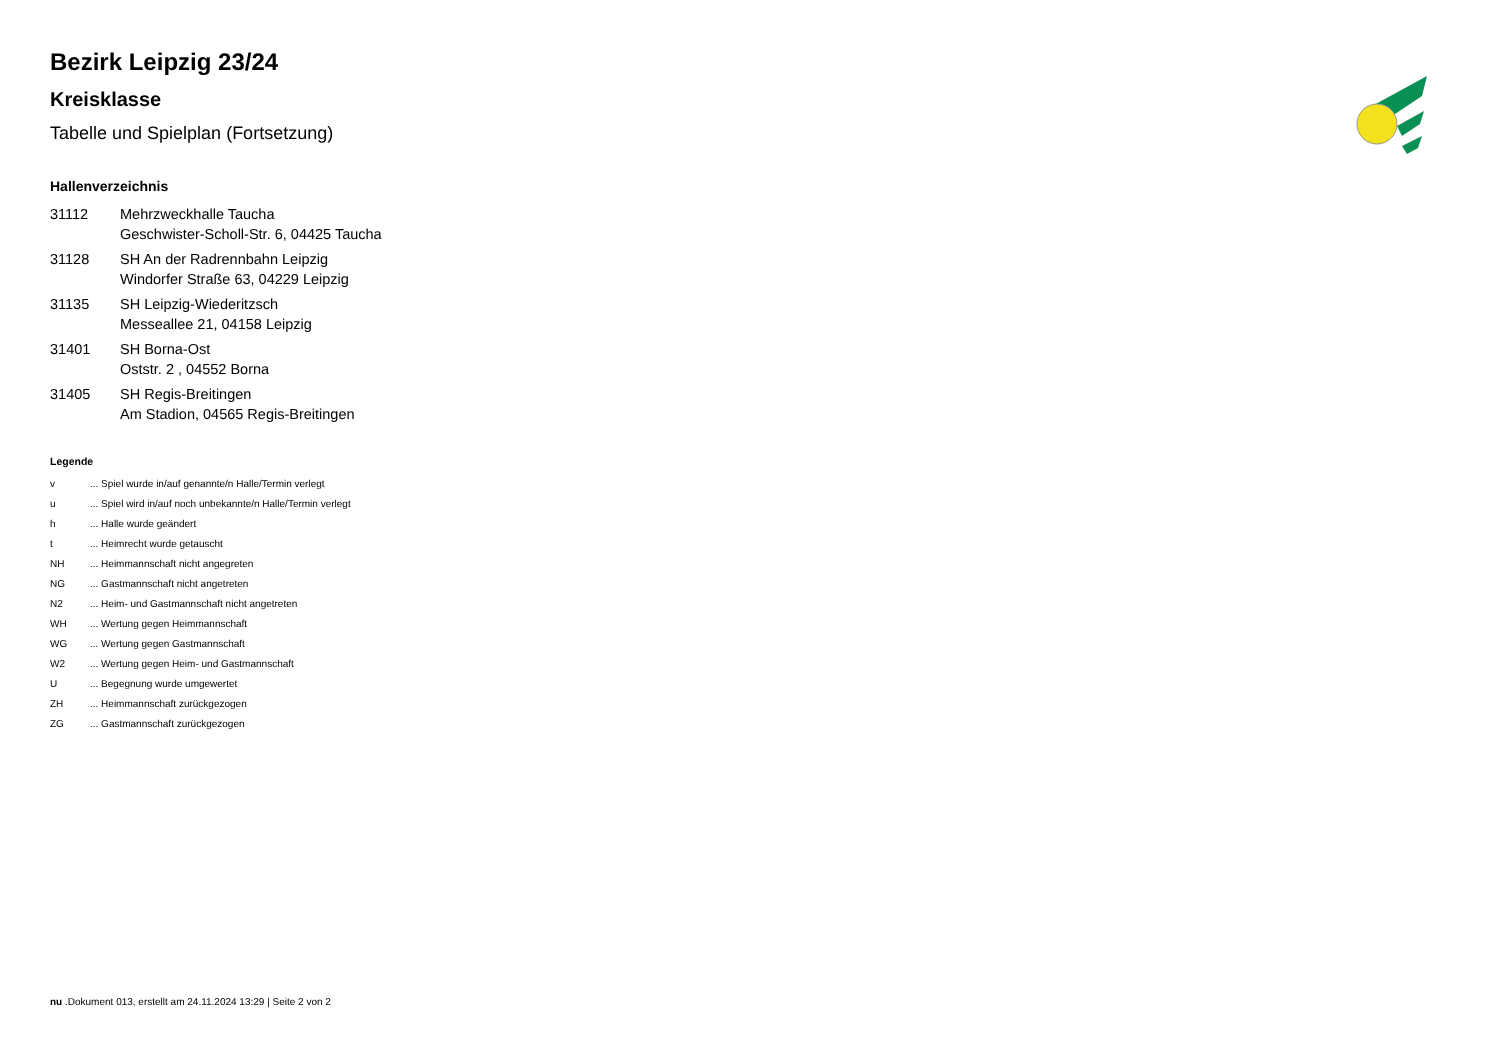Bezirk Leipzig 23/24
Kreisklasse
Tabelle und Spielplan (Fortsetzung)
Hallenverzeichnis
| 31112 | Mehrzweckhalle Taucha Geschwister-Scholl-Str. 6, 04425 Taucha |
| 31128 | SH An der Radrennbahn Leipzig Windorfer Straße 63, 04229 Leipzig |
| 31135 | SH Leipzig-Wiederitzsch Messeallee 21, 04158 Leipzig |
| 31401 | SH Borna-Ost Oststr. 2 , 04552 Borna |
| 31405 | SH Regis-Breitingen Am Stadion, 04565 Regis-Breitingen |
Legende
| v | ... Spiel wurde in/auf genannte/n Halle/Termin verlegt |
| u | ... Spiel wird in/auf noch unbekannte/n Halle/Termin verlegt |
| h | ... Halle wurde geändert |
| t | ... Heimrecht wurde getauscht |
| NH | ... Heimmannschaft nicht angegreten |
| NG | ... Gastmannschaft nicht angetreten |
| N2 | ... Heim- und Gastmannschaft nicht angetreten |
| WH | ... Wertung gegen Heimmannschaft |
| WG | ... Wertung gegen Gastmannschaft |
| W2 | ... Wertung gegen Heim- und Gastmannschaft |
| U | ... Begegnung wurde umgewertet |
| ZH | ... Heimmannschaft zurückgezogen |
| ZG | ... Gastmannschaft zurückgezogen |
nu .Dokument 013, erstellt am 24.11.2024 13:29 | Seite 2 von 2